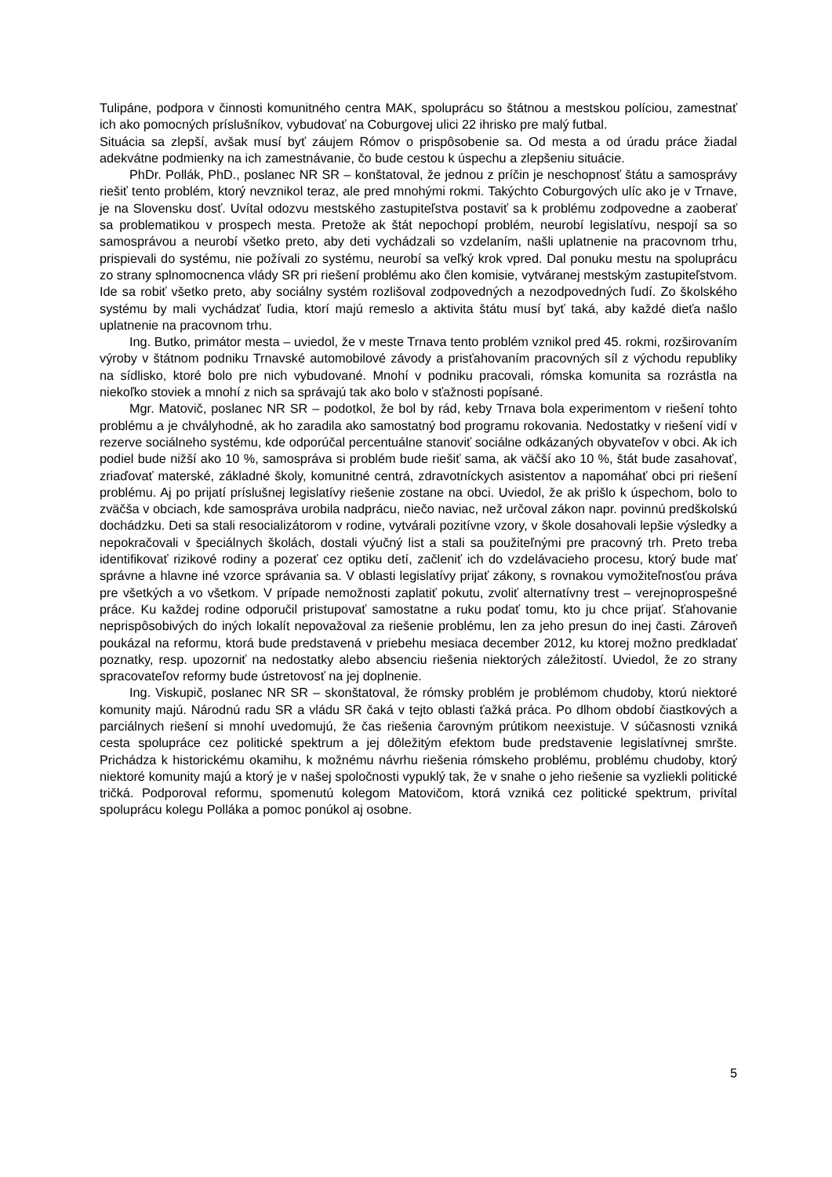Tulipáne, podpora v činnosti komunitného centra MAK, spoluprácu so štátnou a mestskou políciou, zamestnať ich ako pomocných príslušníkov, vybudovať na Coburgovej ulici 22 ihrisko pre malý futbal.
Situácia sa zlepší, avšak musí byť záujem Rómov o prispôsobenie sa. Od mesta a od úradu práce žiadal adekvátne podmienky na ich zamestnávanie, čo bude cestou k úspechu a zlepšeniu situácie.
PhDr. Pollák, PhD., poslanec NR SR – konštatoval, že jednou z príčin je neschopnosť štátu a samosprávy riešiť tento problém, ktorý nevznikol teraz, ale pred mnohými rokmi. Takýchto Coburgových ulíc ako je v Trnave, je na Slovensku dosť. Uvítal odozvu mestského zastupiteľstva postaviť sa k problému zodpovedne a zaoberať sa problematikou v prospech mesta. Pretože ak štát nepochopí problém, neurobí legislatívu, nespojí sa so samosprávou a neurobí všetko preto, aby deti vychádzali so vzdelaním, našli uplatnenie na pracovnom trhu, prispievali do systému, nie požívali zo systému, neurobí sa veľký krok vpred. Dal ponuku mestu na spoluprácu zo strany splnomocnenca vlády SR pri riešení problému ako člen komisie, vytváranej mestským zastupiteľstvom. Ide sa robiť všetko preto, aby sociálny systém rozlišoval zodpovedných a nezodpovedných ľudí. Zo školského systému by mali vychádzať ľudia, ktorí majú remeslo a aktivita štátu musí byť taká, aby každé dieťa našlo uplatnenie na pracovnom trhu.
Ing. Butko, primátor mesta – uviedol, že v meste Trnava tento problém vznikol pred 45. rokmi, rozširovaním výroby v štátnom podniku Trnavské automobilové závody a prisťahovaním pracovných síl z východu republiky na sídlisko, ktoré bolo pre nich vybudované. Mnohí v podniku pracovali, rómska komunita sa rozrástla na niekoľko stoviek a mnohí z nich sa správajú tak ako bolo v sťažnosti popísané.
Mgr. Matovič, poslanec NR SR – podotkol, že bol by rád, keby Trnava bola experimentom v riešení tohto problému a je chvályhodné, ak ho zaradila ako samostatný bod programu rokovania. Nedostatky v riešení vidí v rezerve sociálneho systému, kde odporúčal percentuálne stanoviť sociálne odkázaných obyvateľov v obci. Ak ich podiel bude nižší ako 10 %, samospráva si problém bude riešiť sama, ak väčší ako 10 %, štát bude zasahovať, zriaďovať materské, základné školy, komunitné centrá, zdravotníckych asistentov a napomáhať obci pri riešení problému. Aj po prijatí príslušnej legislatívy riešenie zostane na obci. Uviedol, že ak prišlo k úspechom, bolo to zväčša v obciach, kde samospráva urobila nadprácu, niečo naviac, než určoval zákon napr. povinnú predškolskú dochádzku. Deti sa stali resocializátorom v rodine, vytvárali pozitívne vzory, v škole dosahovali lepšie výsledky a nepokračovali v špeciálnych školách, dostali výučný list a stali sa použiteľnými pre pracovný trh. Preto treba identifikovať rizikové rodiny a pozerať cez optiku detí, začleniť ich do vzdelávacieho procesu, ktorý bude mať správne a hlavne iné vzorce správania sa. V oblasti legislatívy prijať zákony, s rovnakou vymožiteľnosťou práva pre všetkých a vo všetkom. V prípade nemožnosti zaplatiť pokutu, zvoliť alternatívny trest – verejnoprospešné práce. Ku každej rodine odporučil pristupovať samostatne a ruku podať tomu, kto ju chce prijať. Sťahovanie neprispôsobivých do iných lokalít nepovažoval za riešenie problému, len za jeho presun do inej časti. Zároveň poukázal na reformu, ktorá bude predstavená v priebehu mesiaca december 2012, ku ktorej možno predkladať poznatky, resp. upozorniť na nedostatky alebo absenciu riešenia niektorých záležitostí. Uviedol, že zo strany spracovateľov reformy bude ústretovosť na jej doplnenie.
Ing. Viskupič, poslanec NR SR – skonštatoval, že rómsky problém je problémom chudoby, ktorú niektoré komunity majú. Národnú radu SR a vládu SR čaká v tejto oblasti ťažká práca. Po dlhom období čiastkových a parciálnych riešení si mnohí uvedomujú, že čas riešenia čarovným prútikom neexistuje. V súčasnosti vzniká cesta spolupráce cez politické spektrum a jej dôležitým efektom bude predstavenie legislatívnej smršte. Prichádza k historickému okamihu, k možnému návrhu riešenia rómskeho problému, problému chudoby, ktorý niektoré komunity majú a ktorý je v našej spoločnosti vypuklý tak, že v snahe o jeho riešenie sa vyzliekli politické tričká. Podporoval reformu, spomenutú kolegom Matovičom, ktorá vzniká cez politické spektrum, privítal spoluprácu kolegu Polláka a pomoc ponúkol aj osobne.
5